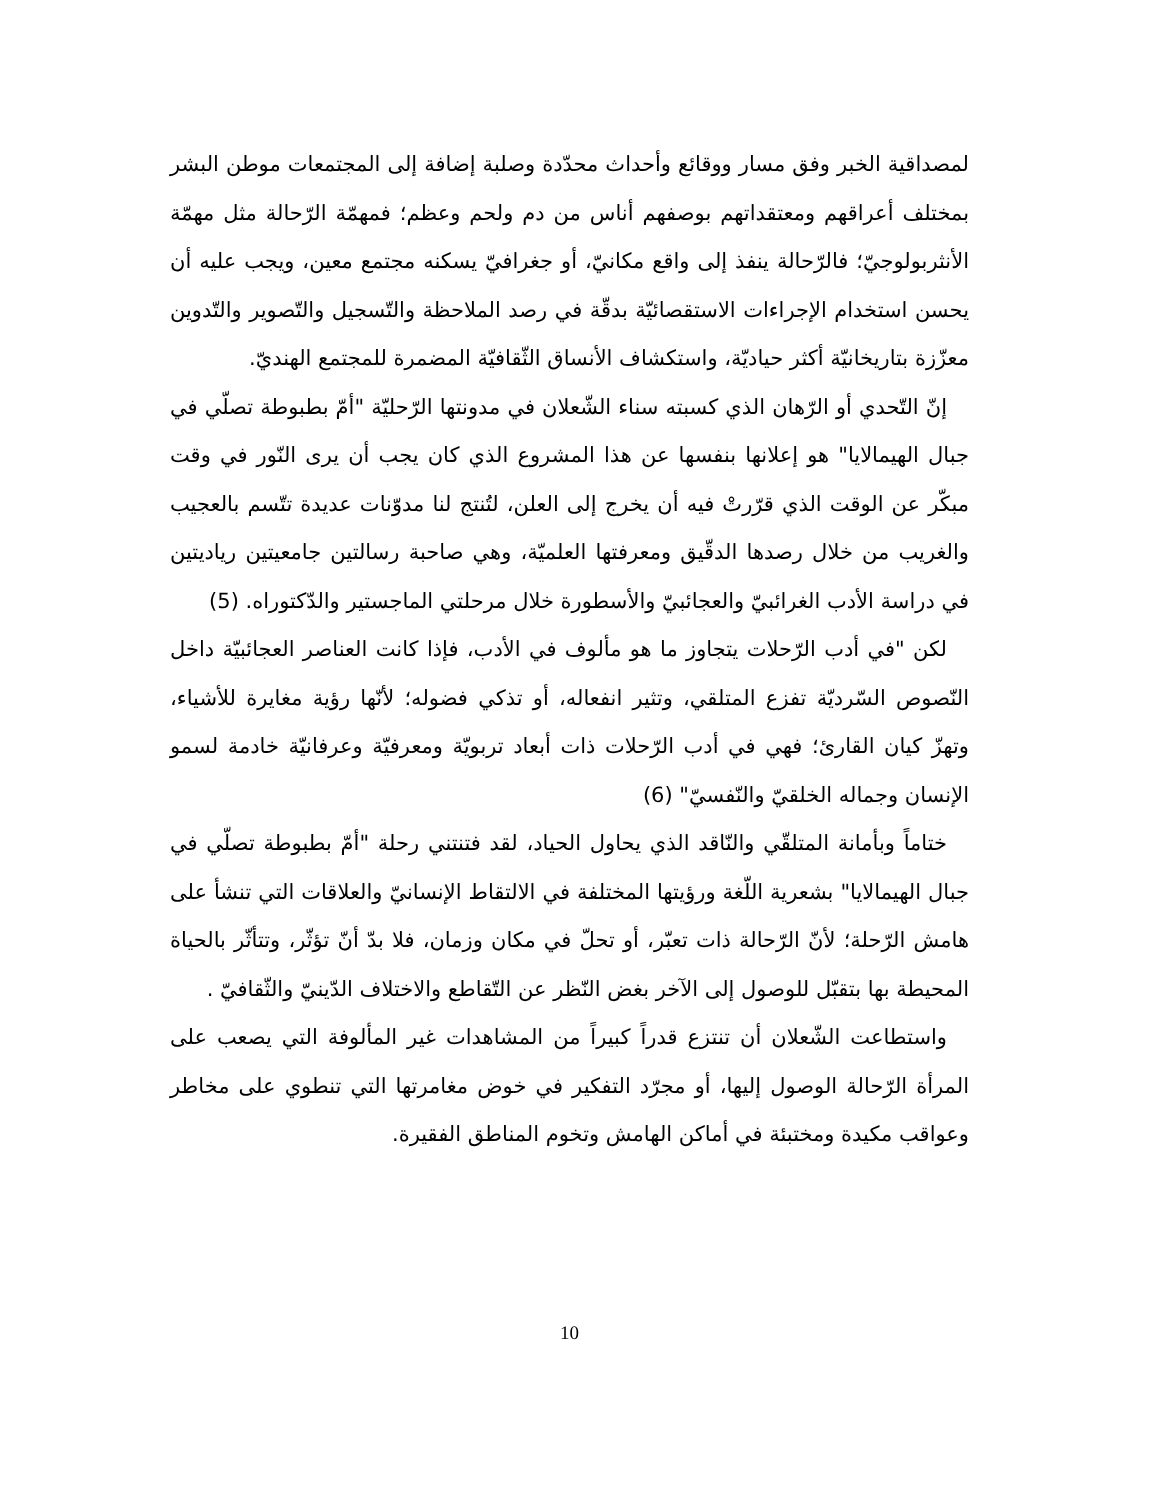لمصداقية الخبر وفق مسار ووقائع وأحداث محدّدة وصلبة إضافة إلى المجتمعات موطن البشر بمختلف أعراقهم ومعتقداتهم بوصفهم أناس من دم ولحم وعظم؛ فمهمّة الرّحالة مثل مهمّة الأنثربولوجيّ؛ فالرّحالة ينفذ إلى واقع مكانيّ، أو جغرافيّ يسكنه مجتمع معين، ويجب عليه أن يحسن استخدام الإجراءات الاستقصائيّة بدقّة في رصد الملاحظة والتّسجيل والتّصوير والتّدوين معزّزة بتاريخانيّة أكثر حياديّة، واستكشاف الأنساق الثّقافيّة المضمرة للمجتمع الهنديّ.
إنّ التّحدي أو الرّهان الذي كسبته سناء الشّعلان في مدونتها الرّحليّة "أمّ بطبوطة تصلّي في جبال الهيمالايا" هو إعلانها بنفسها عن هذا المشروع الذي كان يجب أن يرى النّور في وقت مبكّر عن الوقت الذي قرّرتْ فيه أن يخرج إلى العلن، لتُنتج لنا مدوّنات عديدة تتّسم بالعجيب والغريب من خلال رصدها الدقّيق ومعرفتها العلميّة، وهي صاحبة رسالتين جامعيتين رياديتين في دراسة الأدب الغرائبيّ والعجائبيّ والأسطورة خلال مرحلتي الماجستير والدّكتوراه. (5)
لكن "في أدب الرّحلات يتجاوز ما هو مألوف في الأدب، فإذا كانت العناصر العجائبيّة داخل النّصوص السّرديّة تفزع المتلقي، وتثير انفعاله، أو تذكي فضوله؛ لأنّها رؤية مغايرة للأشياء، وتهزّ كيان القارئ؛ فهي في أدب الرّحلات ذات أبعاد تربويّة ومعرفيّة وعرفانيّة خادمة لسمو الإنسان وجماله الخلقيّ والنّفسيّ" (6)
ختاماً وبأمانة المتلقّي والنّاقد الذي يحاول الحياد، لقد فتنتني رحلة "أمّ بطبوطة تصلّي في جبال الهيمالايا" بشعرية اللّغة ورؤيتها المختلفة في الالتقاط الإنسانيّ والعلاقات التي تنشأ على هامش الرّحلة؛ لأنّ الرّحالة ذات تعبّر، أو تحلّ في مكان وزمان، فلا بدّ أنّ تؤثّر، وتتأثّر بالحياة المحيطة بها بتقبّل للوصول إلى الآخر بغض النّظر عن التّقاطع والاختلاف الدّينيّ والثّقافيّ .
واستطاعت الشّعلان أن تنتزع قدراً كبيراً من المشاهدات غير المألوفة التي يصعب على المرأة الرّحالة الوصول إليها، أو مجرّد التفكير في خوض مغامرتها التي تنطوي على مخاطر وعواقب مكيدة ومختبئة في أماكن الهامش وتخوم المناطق الفقيرة.
10